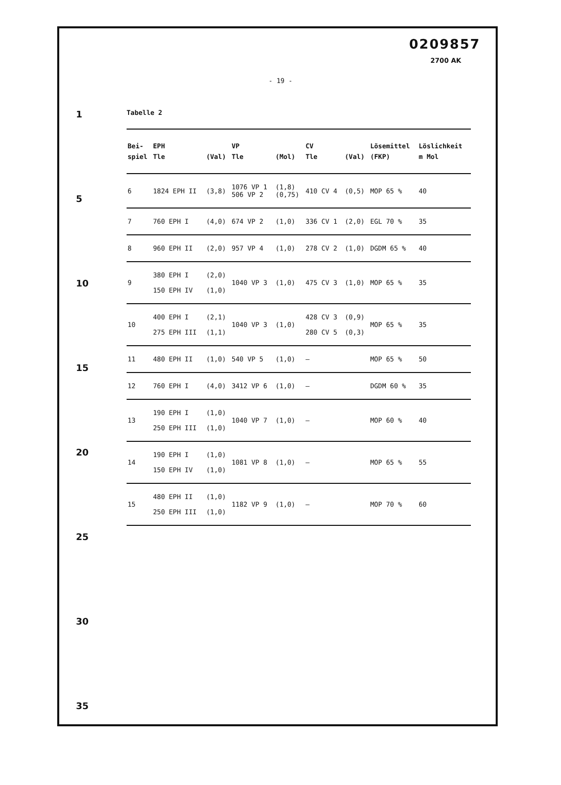0209857
2700 AK
1
5
10
15
20
25
30
35
- 19 -
Tabelle 2
| Bei- | EPH | | VP | | CV | | Lösemittel | Löslichkeit |
| --- | --- | --- | --- | --- | --- | --- | --- | --- |
| spiel | Tle | (Val) | Tle | (Mol) | Tle | (Val) | (FKP) | m Mol |
| 6 | 1824 EPH II | (3,8) | 1076 VP 1 506 VP 2 | (1,8) (0,75) | 410 CV 4 | (0,5) | MOP 65 % | 40 |
| 7 | 760 EPH I | (4,0) | 674 VP 2 | (1,0) | 336 CV 1 | (2,0) | EGL 70 % | 35 |
| 8 | 960 EPH II | (2,0) | 957 VP 4 | (1,0) | 278 CV 2 | (1,0) | DGDM 65 % | 40 |
| 9 | 380 EPH I 150 EPH IV | (2,0) (1,0) | 1040 VP 3 | (1,0) | 475 CV 3 | (1,0) | MOP 65 % | 35 |
| 10 | 400 EPH I 275 EPH III | (2,1) (1,1) | 1040 VP 3 | (1,0) | 428 CV 3 280 CV 5 | (0,9) (0,3) | MOP 65 % | 35 |
| 11 | 480 EPH II | (1,0) | 540 VP 5 | (1,0) | — | | MOP 65 % | 50 |
| 12 | 760 EPH I | (4,0) | 3412 VP 6 | (1,0) | — | | DGDM 60 % | 35 |
| 13 | 190 EPH I 250 EPH III | (1,0) (1,0) | 1040 VP 7 | (1,0) | — | | MOP 60 % | 40 |
| 14 | 190 EPH I 150 EPH IV | (1,0) (1,0) | 1081 VP 8 | (1,0) | — | | MOP 65 % | 55 |
| 15 | 480 EPH II 250 EPH III | (1,0) (1,0) | 1182 VP 9 | (1,0) | — | | MOP 70 % | 60 |